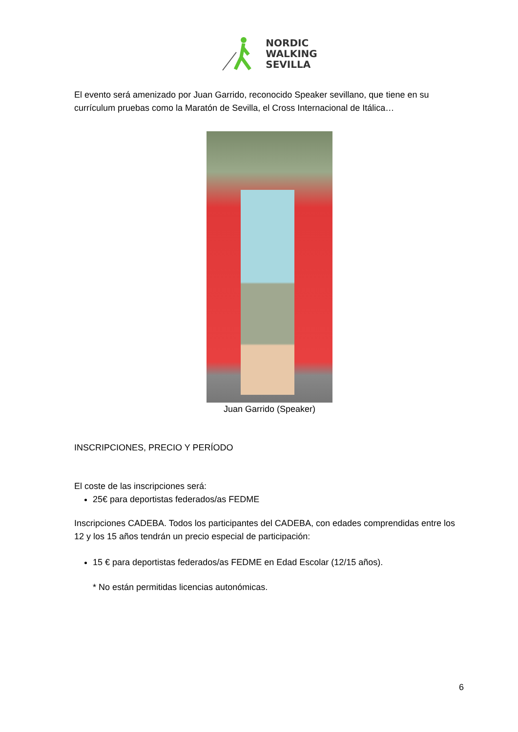NORDIC
WALKING
SEVILLA
El evento será amenizado por Juan Garrido, reconocido Speaker sevillano, que tiene en su currículum pruebas como la Maratón de Sevilla, el Cross Internacional de Itálica…
Juan Garrido (Speaker)
INSCRIPCIONES, PRECIO Y PERÍODO
El coste de las inscripciones será:
25€ para deportistas federados/as FEDME
Inscripciones CADEBA. Todos los participantes del CADEBA, con edades comprendidas entre los 12 y los 15 años tendrán un precio especial de participación:
15 € para deportistas federados/as FEDME en Edad Escolar (12/15 años).
* No están permitidas licencias autonómicas.
6